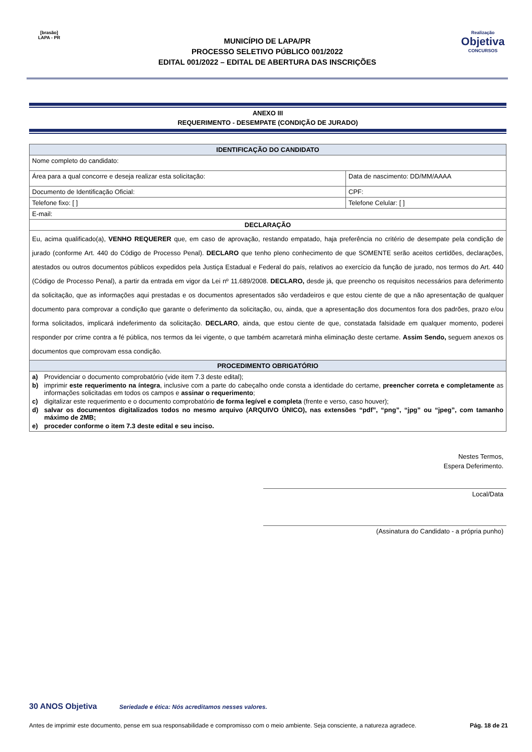[brasão]
LAPA - PR
MUNICÍPIO DE LAPA/PR
PROCESSO SELETIVO PÚBLICO 001/2022
EDITAL 001/2022 – EDITAL DE ABERTURA DAS INSCRIÇÕES
Realização
Objetiva
CONCURSOS
ANEXO III
REQUERIMENTO - DESEMPATE (CONDIÇÃO DE JURADO)
| IDENTIFICAÇÃO DO CANDIDATO | |
| Nome completo do candidato: | |
| Área para a qual concorre e deseja realizar esta solicitação: | Data de nascimento: DD/MM/AAAA |
| Documento de Identificação Oficial: | CPF: |
| Telefone fixo: [ ] | Telefone Celular: [ ] |
| E-mail: | |
| DECLARAÇÃO | |
| Eu, acima qualificado(a), VENHO REQUERER que, em caso de aprovação, restando empatado, haja preferência no critério de desempate pela condição de jurado (conforme Art. 440 do Código de Processo Penal). DECLARO que tenho pleno conhecimento de que SOMENTE serão aceitos certidões, declarações, atestados ou outros documentos públicos expedidos pela Justiça Estadual e Federal do país, relativos ao exercício da função de jurado, nos termos do Art. 440 (Código de Processo Penal), a partir da entrada em vigor da Lei nº 11.689/2008. DECLARO, desde já, que preencho os requisitos necessários para deferimento da solicitação, que as informações aqui prestadas e os documentos apresentados são verdadeiros e que estou ciente de que a não apresentação de qualquer documento para comprovar a condição que garante o deferimento da solicitação, ou, ainda, que a apresentação dos documentos fora dos padrões, prazo e/ou forma solicitados, implicará indeferimento da solicitação. DECLARO , ainda, que estou ciente de que, constatada falsidade em qualquer momento, poderei responder por crime contra a fé pública, nos termos da lei vigente, o que também acarretará minha eliminação deste certame. Assim Sendo, seguem anexos os documentos que comprovam essa condição. | |
| PROCEDIMENTO OBRIGATÓRIO | |
| / a) / Providenciar o documento comprobatório (vide item 7.3 deste edital); / / b) / imprimir este requerimento na íntegra , inclusive com a parte do cabeçalho onde consta a identidade do certame, preencher correta e completamente as informações solicitadas em todos os campos e assinar o requerimento ; / / c) / digitalizar este requerimento e o documento comprobatório de forma legível e completa (frente e verso, caso houver); / / d) / salvar os documentos digitalizados todos no mesmo arquivo (ARQUIVO ÚNICO), nas extensões “pdf”, “png”, “jpg” ou “jpeg”, com tamanho máximo de 2MB; / / e) / proceder conforme o item 7.3 deste edital e seu inciso. / | |
Nestes Termos,
Espera Deferimento.
Local/Data
(Assinatura do Candidato - a própria punho)
30 ANOS Objetiva Seriedade e ética: Nós acreditamos nesses valores.
Antes de imprimir este documento, pense em sua responsabilidade e compromisso com o meio ambiente. Seja consciente, a natureza agradece. Pág. 18 de 21